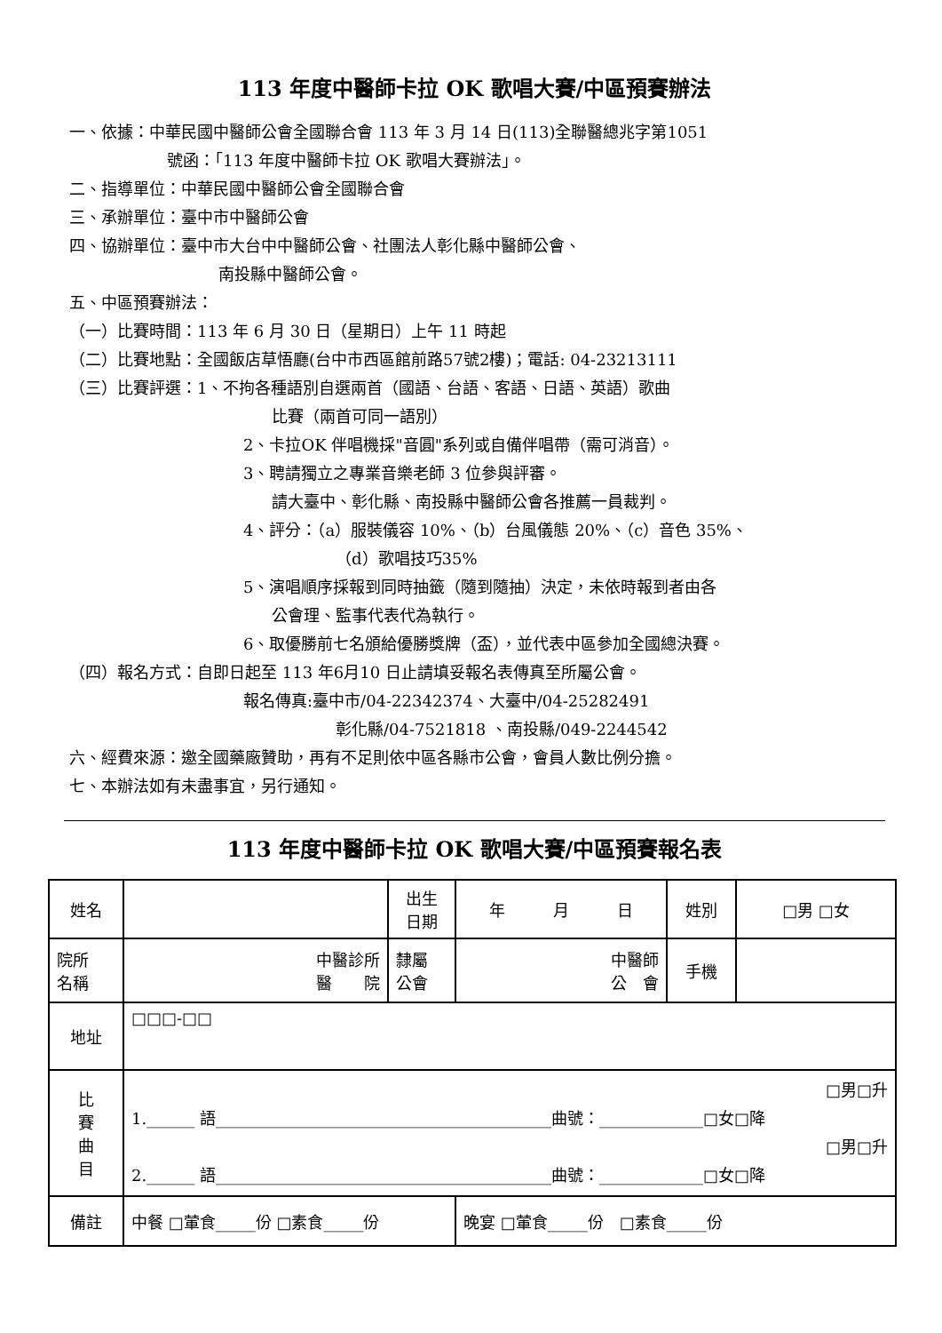113 年度中醫師卡拉 OK 歌唱大賽/中區預賽辦法
一、依據：中華民國中醫師公會全國聯合會 113 年 3 月 14 日(113)全聯醫總兆字第1051
號函：「113 年度中醫師卡拉 OK 歌唱大賽辦法」。
二、指導單位：中華民國中醫師公會全國聯合會
三、承辦單位：臺中市中醫師公會
四、協辦單位：臺中市大台中中醫師公會、社團法人彰化縣中醫師公會、
南投縣中醫師公會。
五、中區預賽辦法：
（一）比賽時間：113 年 6 月 30 日（星期日）上午 11 時起
（二）比賽地點：全國飯店草悟廳(台中市西區館前路57號2樓)；電話: 04-23213111
（三）比賽評選：1、不拘各種語別自選兩首（國語、台語、客語、日語、英語）歌曲
比賽（兩首可同一語別）
2、卡拉OK 伴唱機採"音圓"系列或自備伴唱帶（需可消音）。
3、聘請獨立之專業音樂老師 3 位參與評審。
請大臺中、彰化縣、南投縣中醫師公會各推薦一員裁判。
4、評分：（a）服裝儀容 10%、（b）台風儀態 20%、（c）音色 35%、
（d）歌唱技巧35%
5、演唱順序採報到同時抽籤（隨到隨抽）決定，未依時報到者由各
公會理、監事代表代為執行。
6、取優勝前七名頒給優勝獎牌（盃），並代表中區參加全國總決賽。
（四）報名方式：自即日起至 113 年6月10 日止請填妥報名表傳真至所屬公會。
報名傳真:臺中市/04-22342374、大臺中/04-25282491
彰化縣/04-7521818 、南投縣/049-2244542
六、經費來源：邀全國藥廠贊助，再有不足則依中區各縣市公會，會員人數比例分擔。
七、本辦法如有未盡事宜，另行通知。
113 年度中醫師卡拉 OK 歌唱大賽/中區預賽報名表
| 姓名 | | 出生 日期 | 年 月 日 | 姓別 | □男 □女 |
| 院所 名稱 | 中醫診所 醫 院 | 隸屬 公會 | 中醫師 公 會 | 手機 | |
| 地址 | □□□-□□ | | | | |
| 比 賽 曲 目 | □男□升 1.______ 語__________________________________________曲號：_____________□女□降 □男□升 2.______ 語__________________________________________曲號：_____________□女□降 | | | | |
| 備註 | 中餐 □葷食_____份 □素食_____份 | | 晚宴 □葷食_____份 □素食_____份 | | |